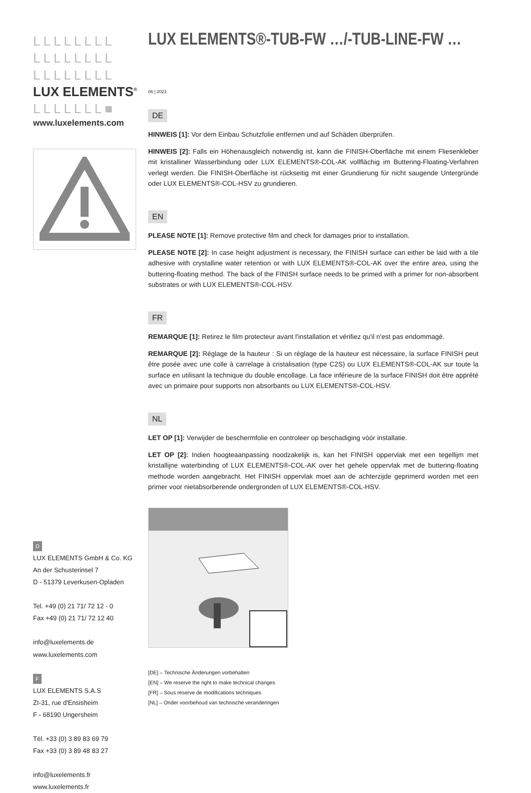LLLLLLLL
LLLLLLLL
LLLLLLLL
LUX ELEMENTS<sup>®</sup>
LLLLLLL■
www.luxelements.com
D
LUX ELEMENTS GmbH & Co. KG
An der Schusterinsel 7
D - 51379 Leverkusen-Opladen
Tel. +49 (0) 21 71/ 72 12 - 0
Fax +49 (0) 21 71/ 72 12 40
info@luxelements.de
www.luxelements.com
F
LUX ELEMENTS S.A.S
ZI-31, rue d'Ensisheim
F - 68190 Ungersheim
Tél. +33 (0) 3 89 83 69 79
Fax +33 (0) 3 89 48 83 27
info@luxelements.fr
www.luxelements.fr
LUX ELEMENTS®-TUB-FW …/-TUB-LINE-FW …
06 | 2021
DE
HINWEIS [1]: Vor dem Einbau Schutzfolie entfernen und auf Schäden überprüfen.
HINWEIS [2]: Falls ein Höhenausgleich notwendig ist, kann die FINISH-Oberfläche mit einem Fliesenkleber mit kristalliner Wasserbindung oder LUX ELEMENTS®-COL-AK vollflächig im Buttering-Floating-Verfahren verlegt werden. Die FINISH-Oberfläche ist rückseitig mit einer Grundierung für nicht saugende Untergründe oder LUX ELEMENTS®-COL-HSV zu grundieren.
EN
PLEASE NOTE [1]: Remove protective film and check for damages prior to installation.
PLEASE NOTE [2]: In case height adjustment is necessary, the FINISH surface can either be laid with a tile adhesive with crystalline water retention or with LUX ELEMENTS®-COL-AK over the entire area, using the buttering-floating method. The back of the FINISH surface needs to be primed with a primer for non-absorbent substrates or with LUX ELEMENTS®-COL-HSV.
FR
REMARQUE [1]: Retirez le film protecteur avant l'installation et vérifiez qu'il n'est pas endommagé.
REMARQUE [2]: Réglage de la hauteur : Si un réglage de la hauteur est nécessaire, la surface FINISH peut être posée avec une colle à carrelage à cristalisation (type C2S) ou LUX ELEMENTS®-COL-AK sur toute la surface en utilisant la technique du double encollage. La face inférieure de la surface FINISH doit être apprêté avec un primaire pour supports non absorbants ou LUX ELEMENTS®-COL-HSV.
NL
LET OP [1]: Verwijder de beschermfolie en controleer op beschadiging vóór installatie.
LET OP [2]: Indien hoogteaanpassing noodzakelijk is, kan het FINISH oppervlak met een tegellijm met kristallijne waterbinding of LUX ELEMENTS®-COL-AK over het gehele oppervlak met de buttering-floating methode worden aangebracht. Het FINISH oppervlak moet aan de achterzijde geprimerd worden met een primer voor nietabsorberende ondergronden of LUX ELEMENTS®-COL-HSV.
[DE] – Technische Änderungen vorbehalten
[EN] – We reserve the right to make technical changes
[FR] – Sous reserve de modifications techniques
[NL] – Onder voorbehoud van technische veranderingen